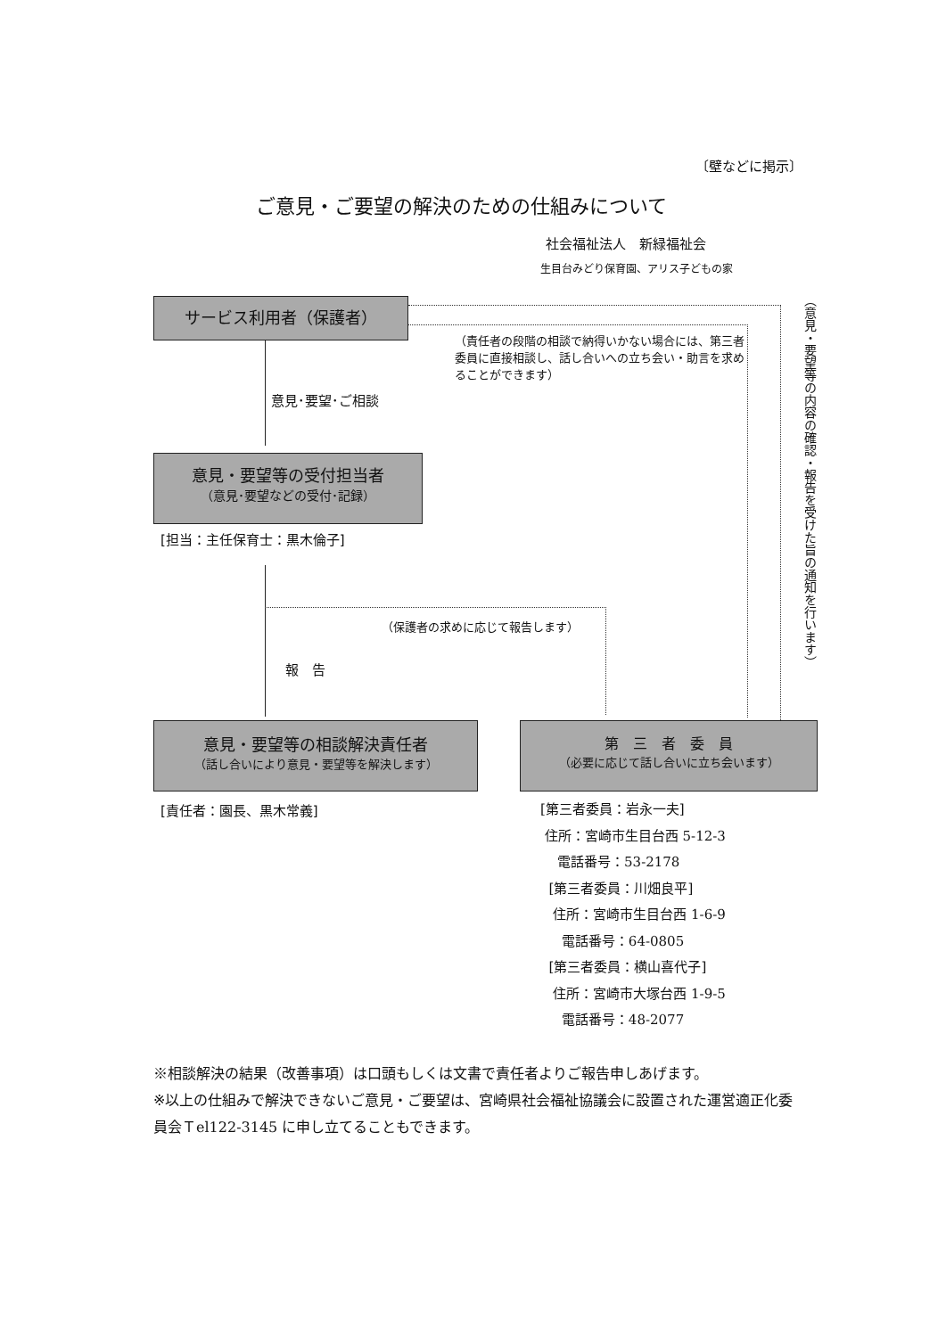〔壁などに掲示〕
ご意見・ご要望の解決のための仕組みについて
社会福祉法人　新緑福祉会
生目台みどり保育園、アリス子どもの家
サービス利用者（保護者）
（責任者の段階の相談で納得いかない場合には、第三者委員に直接相談し、話し合いへの立ち会い・助言を求めることができます）
（意見・要望等の内容の確認・報告を受けた旨の通知を行います）
意見･要望･ご相談
意見・要望等の受付担当者
（意見･要望などの受付･記録）
[担当：主任保育士：黒木倫子]
（保護者の求めに応じて報告します）
報　告
意見・要望等の相談解決責任者
（話し合いにより意見・要望等を解決します）
第　三　者　委　員
（必要に応じて話し合いに立ち会います）
[責任者：園長、黒木常義]
[第三者委員：岩永一夫]
住所：宮崎市生目台西 5-12-3
電話番号：53-2178
[第三者委員：川畑良平]
住所：宮崎市生目台西 1-6-9
電話番号：64-0805
[第三者委員：横山喜代子]
住所：宮崎市大塚台西 1-9-5
電話番号：48-2077
※相談解決の結果（改善事項）は口頭もしくは文書で責任者よりご報告申しあげます。
※以上の仕組みで解決できないご意見・ご要望は、宮崎県社会福祉協議会に設置された運営適正化委員会Ｔel122-3145 に申し立てることもできます。